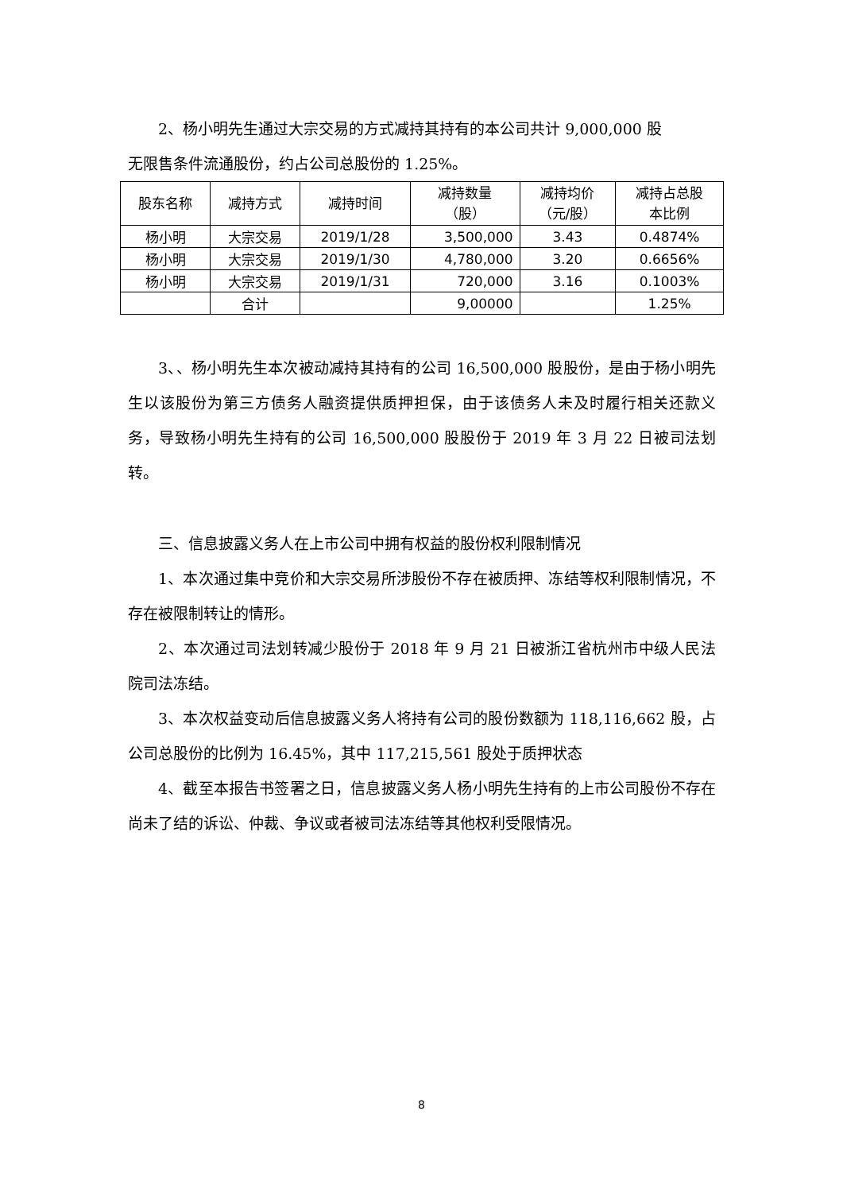2、杨小明先生通过大宗交易的方式减持其持有的本公司共计 9,000,000 股
无限售条件流通股份，约占公司总股份的 1.25%。
| 股东名称 | 减持方式 | 减持时间 | 减持数量 （股） | 减持均价 （元/股） | 减持占总股 本比例 |
| --- | --- | --- | --- | --- | --- |
| 杨小明 | 大宗交易 | 2019/1/28 | 3,500,000 | 3.43 | 0.4874% |
| 杨小明 | 大宗交易 | 2019/1/30 | 4,780,000 | 3.20 | 0.6656% |
| 杨小明 | 大宗交易 | 2019/1/31 | 720,000 | 3.16 | 0.1003% |
| | 合计 | | 9,00000 | | 1.25% |
3、、杨小明先生本次被动减持其持有的公司 16,500,000 股股份，是由于杨小明先生以该股份为第三方债务人融资提供质押担保，由于该债务人未及时履行相关还款义务，导致杨小明先生持有的公司 16,500,000 股股份于 2019 年 3 月 22 日被司法划转。
三、信息披露义务人在上市公司中拥有权益的股份权利限制情况
1、本次通过集中竞价和大宗交易所涉股份不存在被质押、冻结等权利限制情况，不存在被限制转让的情形。
2、本次通过司法划转减少股份于 2018 年 9 月 21 日被浙江省杭州市中级人民法院司法冻结。
3、本次权益变动后信息披露义务人将持有公司的股份数额为 118,116,662 股，占公司总股份的比例为 16.45%，其中 117,215,561 股处于质押状态
4、截至本报告书签署之日，信息披露义务人杨小明先生持有的上市公司股份不存在尚未了结的诉讼、仲裁、争议或者被司法冻结等其他权利受限情况。
8